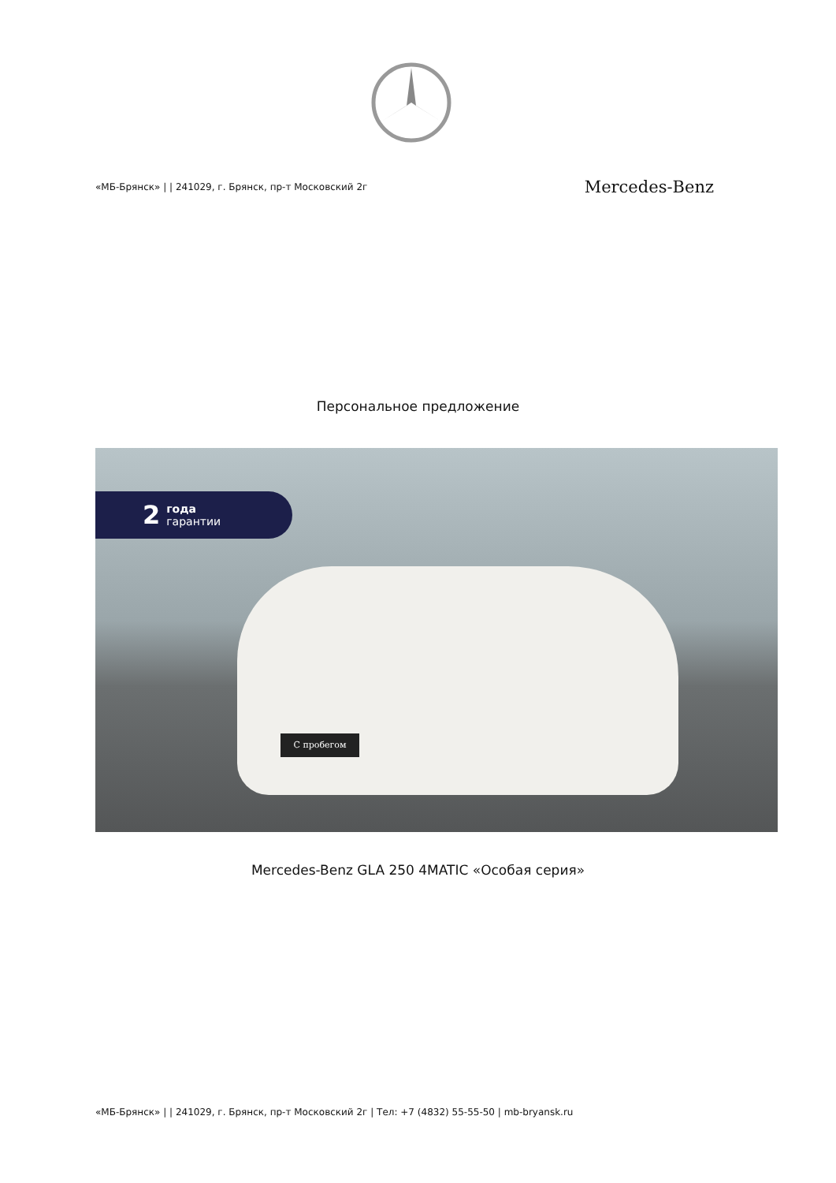«МБ-Брянск» | | 241029, г. Брянск, пр-т Московский 2г Mercedes-Benz
Персональное предложение
2 года
гарантии
С пробегом
Mercedes-Benz GLA 250 4MATIC «Особая серия»
«МБ-Брянск» | | 241029, г. Брянск, пр-т Московский 2г | Тел: +7 (4832) 55-55-50 | mb-bryansk.ru